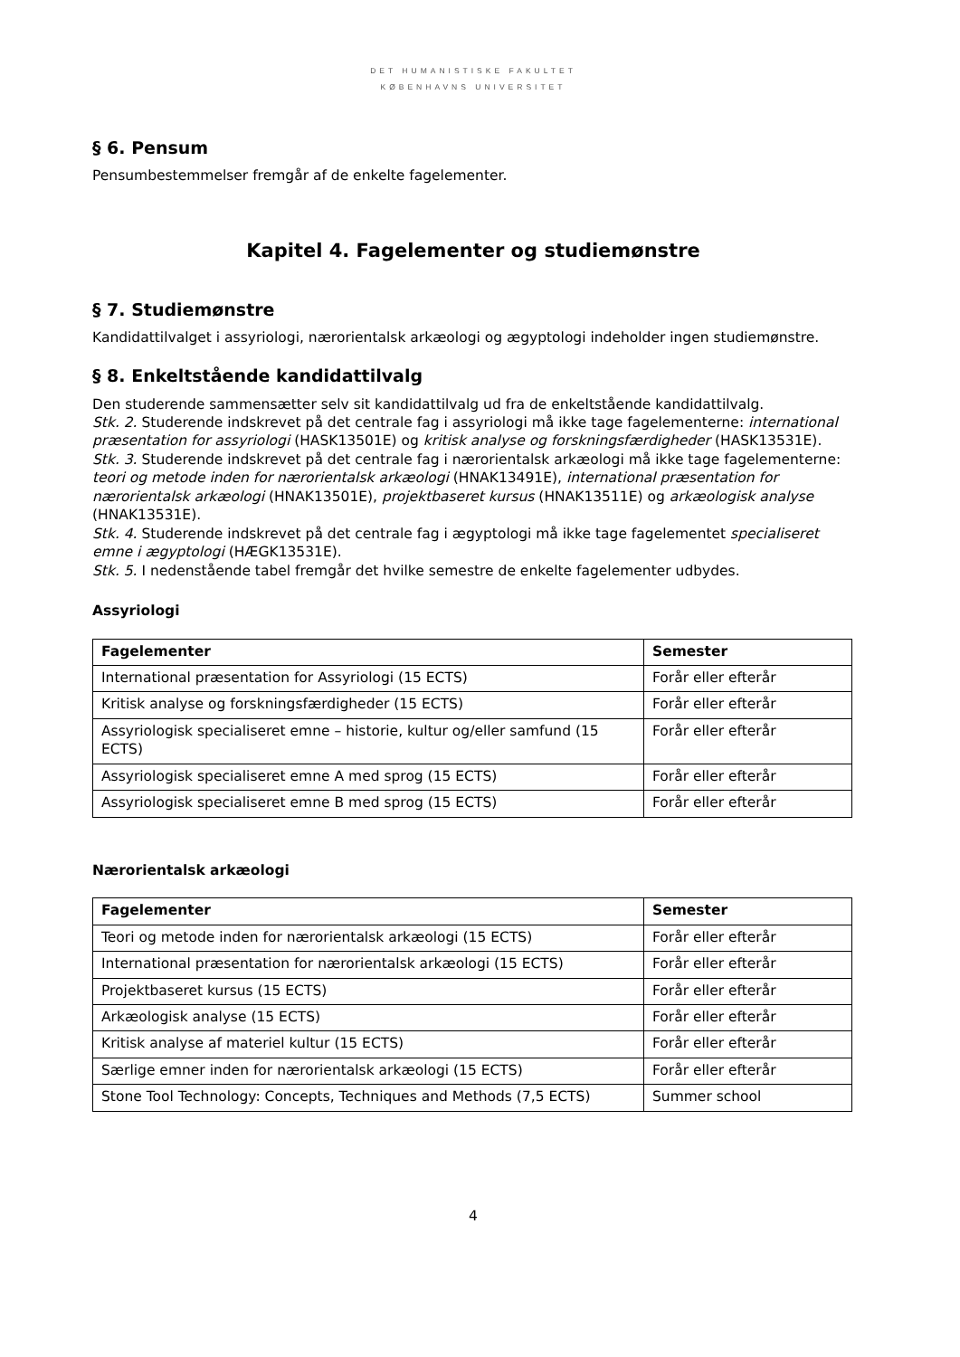DET HUMANISTISKE FAKULTET
KØBENHAVNS UNIVERSITET
§ 6. Pensum
Pensumbestemmelser fremgår af de enkelte fagelementer.
Kapitel 4. Fagelementer og studiemønstre
§ 7. Studiemønstre
Kandidattilvalget i assyriologi, nærorientalsk arkæologi og ægyptologi indeholder ingen studiemønstre.
§ 8. Enkeltstående kandidattilvalg
Den studerende sammensætter selv sit kandidattilvalg ud fra de enkeltstående kandidattilvalg.
Stk. 2. Studerende indskrevet på det centrale fag i assyriologi må ikke tage fagelementerne: international præsentation for assyriologi (HASK13501E) og kritisk analyse og forskningsfærdigheder (HASK13531E).
Stk. 3. Studerende indskrevet på det centrale fag i nærorientalsk arkæologi må ikke tage fagelementerne: teori og metode inden for nærorientalsk arkæologi (HNAK13491E), international præsentation for nærorientalsk arkæologi (HNAK13501E), projektbaseret kursus (HNAK13511E) og arkæologisk analyse (HNAK13531E).
Stk. 4. Studerende indskrevet på det centrale fag i ægyptologi må ikke tage fagelementet specialiseret emne i ægyptologi (HÆGK13531E).
Stk. 5. I nedenstående tabel fremgår det hvilke semestre de enkelte fagelementer udbydes.
Assyriologi
| Fagelementer | Semester |
| --- | --- |
| International præsentation for Assyriologi (15 ECTS) | Forår eller efterår |
| Kritisk analyse og forskningsfærdigheder (15 ECTS) | Forår eller efterår |
| Assyriologisk specialiseret emne – historie, kultur og/eller samfund (15 ECTS) | Forår eller efterår |
| Assyriologisk specialiseret emne A med sprog (15 ECTS) | Forår eller efterår |
| Assyriologisk specialiseret emne B med sprog (15 ECTS) | Forår eller efterår |
Nærorientalsk arkæologi
| Fagelementer | Semester |
| --- | --- |
| Teori og metode inden for nærorientalsk arkæologi (15 ECTS) | Forår eller efterår |
| International præsentation for nærorientalsk arkæologi (15 ECTS) | Forår eller efterår |
| Projektbaseret kursus (15 ECTS) | Forår eller efterår |
| Arkæologisk analyse (15 ECTS) | Forår eller efterår |
| Kritisk analyse af materiel kultur (15 ECTS) | Forår eller efterår |
| Særlige emner inden for nærorientalsk arkæologi (15 ECTS) | Forår eller efterår |
| Stone Tool Technology: Concepts, Techniques and Methods (7,5 ECTS) | Summer school |
4